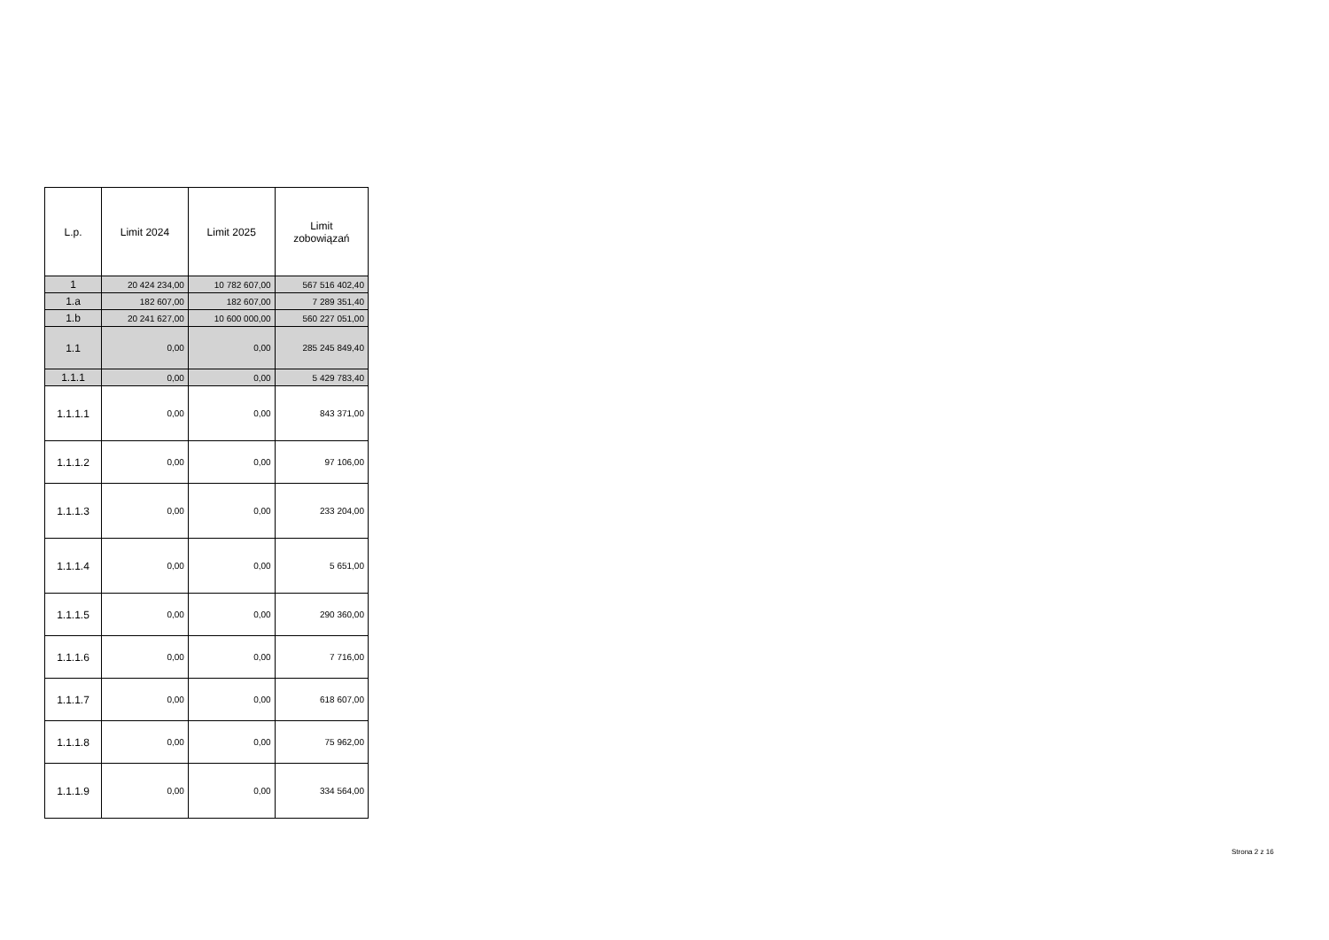| L.p. | Limit 2024 | Limit 2025 | Limit zobowiązań |
| --- | --- | --- | --- |
| 1 | 20 424 234,00 | 10 782 607,00 | 567 516 402,40 |
| 1.a | 182 607,00 | 182 607,00 | 7 289 351,40 |
| 1.b | 20 241 627,00 | 10 600 000,00 | 560 227 051,00 |
| 1.1 | 0,00 | 0,00 | 285 245 849,40 |
| 1.1.1 | 0,00 | 0,00 | 5 429 783,40 |
| 1.1.1.1 | 0,00 | 0,00 | 843 371,00 |
| 1.1.1.2 | 0,00 | 0,00 | 97 106,00 |
| 1.1.1.3 | 0,00 | 0,00 | 233 204,00 |
| 1.1.1.4 | 0,00 | 0,00 | 5 651,00 |
| 1.1.1.5 | 0,00 | 0,00 | 290 360,00 |
| 1.1.1.6 | 0,00 | 0,00 | 7 716,00 |
| 1.1.1.7 | 0,00 | 0,00 | 618 607,00 |
| 1.1.1.8 | 0,00 | 0,00 | 75 962,00 |
| 1.1.1.9 | 0,00 | 0,00 | 334 564,00 |
Strona 2 z 16